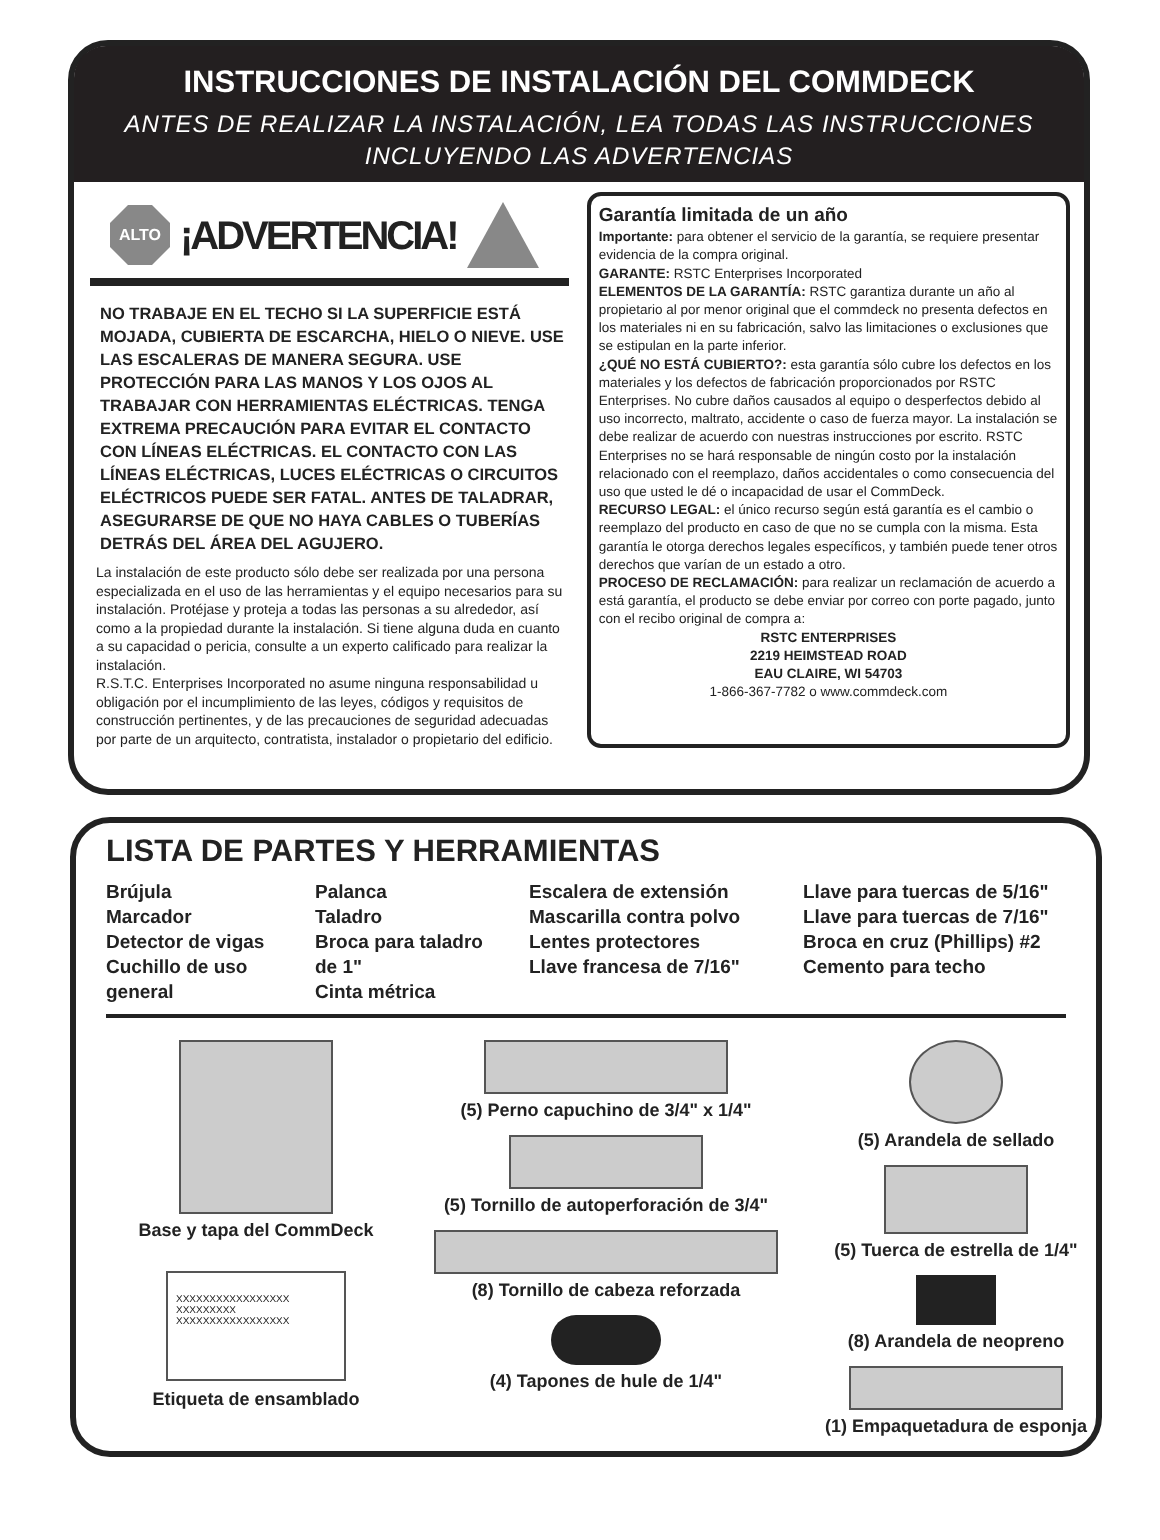INSTRUCCIONES DE INSTALACIÓN DEL COMMDECK
ANTES DE REALIZAR LA INSTALACIÓN, LEA TODAS LAS INSTRUCCIONES INCLUYENDO LAS ADVERTENCIAS
ALTO
¡ADVERTENCIA!
NO TRABAJE EN EL TECHO SI LA SUPERFICIE ESTÁ MOJADA, CUBIERTA DE ESCARCHA, HIELO O NIEVE. USE LAS ESCALERAS DE MANERA SEGURA. USE PROTECCIÓN PARA LAS MANOS Y LOS OJOS AL TRABAJAR CON HERRAMIENTAS ELÉCTRICAS. TENGA EXTREMA PRECAUCIÓN PARA EVITAR EL CONTACTO CON LÍNEAS ELÉCTRICAS. EL CONTACTO CON LAS LÍNEAS ELÉCTRICAS, LUCES ELÉCTRICAS O CIRCUITOS ELÉCTRICOS PUEDE SER FATAL. ANTES DE TALADRAR, ASEGURARSE DE QUE NO HAYA CABLES O TUBERÍAS DETRÁS DEL ÁREA DEL AGUJERO.
La instalación de este producto sólo debe ser realizada por una persona especializada en el uso de las herramientas y el equipo necesarios para su instalación. Protéjase y proteja a todas las personas a su alrededor, así como a la propiedad durante la instalación. Si tiene alguna duda en cuanto a su capacidad o pericia, consulte a un experto calificado para realizar la instalación.
R.S.T.C. Enterprises Incorporated no asume ninguna responsabilidad u obligación por el incumplimiento de las leyes, códigos y requisitos de construcción pertinentes, y de las precauciones de seguridad adecuadas por parte de un arquitecto, contratista, instalador o propietario del edificio.
Garantía limitada de un año
Importante: para obtener el servicio de la garantía, se requiere presentar evidencia de la compra original.
GARANTE: RSTC Enterprises Incorporated
ELEMENTOS DE LA GARANTÍA: RSTC garantiza durante un año al propietario al por menor original que el commdeck no presenta defectos en los materiales ni en su fabricación, salvo las limitaciones o exclusiones que se estipulan en la parte inferior.
¿QUÉ NO ESTÁ CUBIERTO?: esta garantía sólo cubre los defectos en los materiales y los defectos de fabricación proporcionados por RSTC Enterprises. No cubre daños causados al equipo o desperfectos debido al uso incorrecto, maltrato, accidente o caso de fuerza mayor. La instalación se debe realizar de acuerdo con nuestras instrucciones por escrito. RSTC Enterprises no se hará responsable de ningún costo por la instalación relacionado con el reemplazo, daños accidentales o como consecuencia del uso que usted le dé o incapacidad de usar el CommDeck.
RECURSO LEGAL: el único recurso según está garantía es el cambio o reemplazo del producto en caso de que no se cumpla con la misma. Esta garantía le otorga derechos legales específicos, y también puede tener otros derechos que varían de un estado a otro.
PROCESO DE RECLAMACIÓN: para realizar un reclamación de acuerdo a está garantía, el producto se debe enviar por correo con porte pagado, junto con el recibo original de compra a:
RSTC ENTERPRISES
2219 HEIMSTEAD ROAD
EAU CLAIRE, WI 54703
1-866-367-7782 o www.commdeck.com
LISTA DE PARTES Y HERRAMIENTAS
Brújula
Marcador
Detector de vigas
Cuchillo de uso general
Palanca
Taladro
Broca para taladro de 1"
Cinta métrica
Escalera de extensión
Mascarilla contra polvo
Lentes protectores
Llave francesa de 7/16"
Llave para tuercas de 5/16"
Llave para tuercas de 7/16"
Broca en cruz (Phillips) #2
Cemento para techo
Base y tapa del CommDeck
XXXXXXXXXXXXXXXXX
XXXXXXXXX
XXXXXXXXXXXXXXXXX
Etiqueta de ensamblado
(5) Perno capuchino de 3/4" x 1/4"
(5) Tornillo de autoperforación de 3/4"
(8) Tornillo de cabeza reforzada
(4) Tapones de hule de 1/4"
(5) Arandela de sellado
(5) Tuerca de estrella de 1/4"
(8) Arandela de neopreno
(1) Empaquetadura de esponja